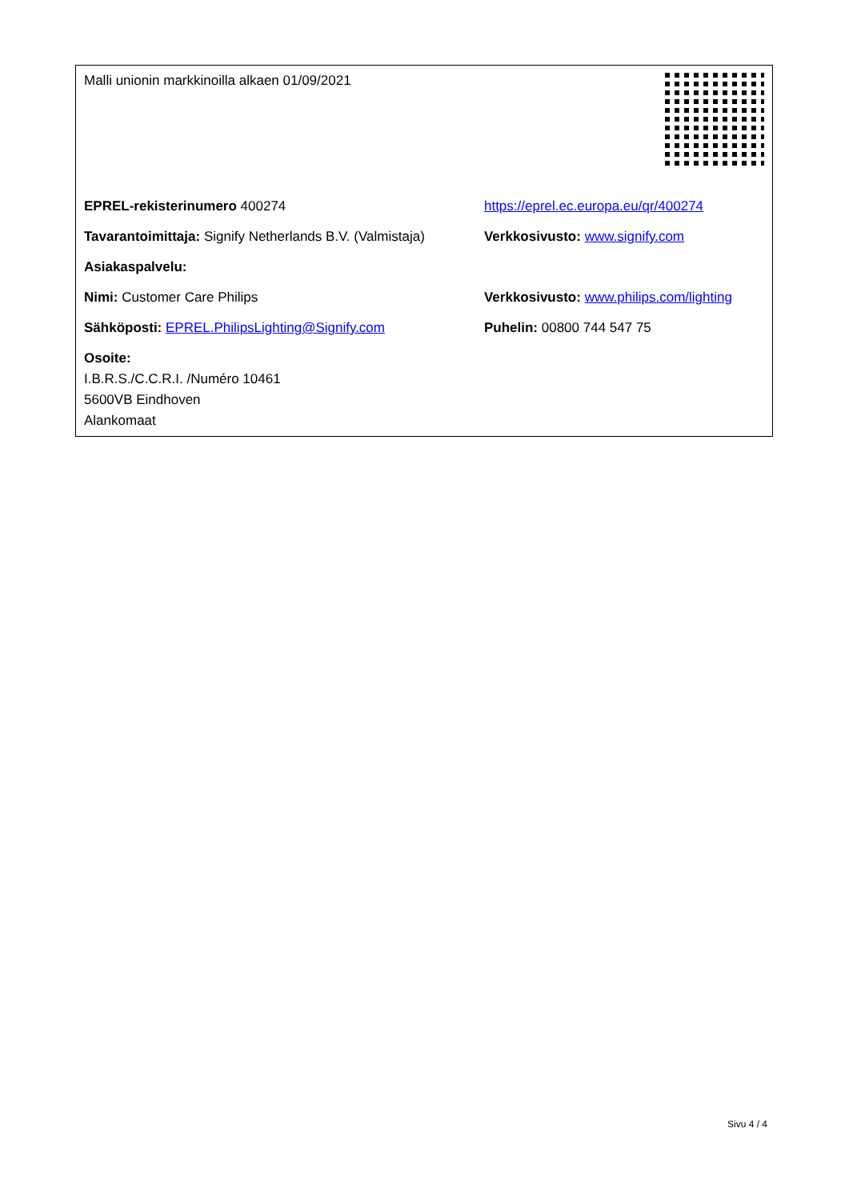| Malli unionin markkinoilla alkaen 01/09/2021 | |
| EPREL-rekisterinumero 400274 | https://eprel.ec.europa.eu/qr/400274 |
| Tavarantoimittaja: Signify Netherlands B.V. (Valmistaja) | Verkkosivusto: www.signify.com |
| Asiakaspalvelu: | |
| Nimi: Customer Care Philips | Verkkosivusto: www.philips.com/lighting |
| Sähköposti: EPREL.PhilipsLighting@Signify.com | Puhelin: 00800 744 547 75 |
| Osoite: I.B.R.S./C.C.R.I. /Numéro 10461 5600VB Eindhoven Alankomaat | |
Sivu 4 / 4